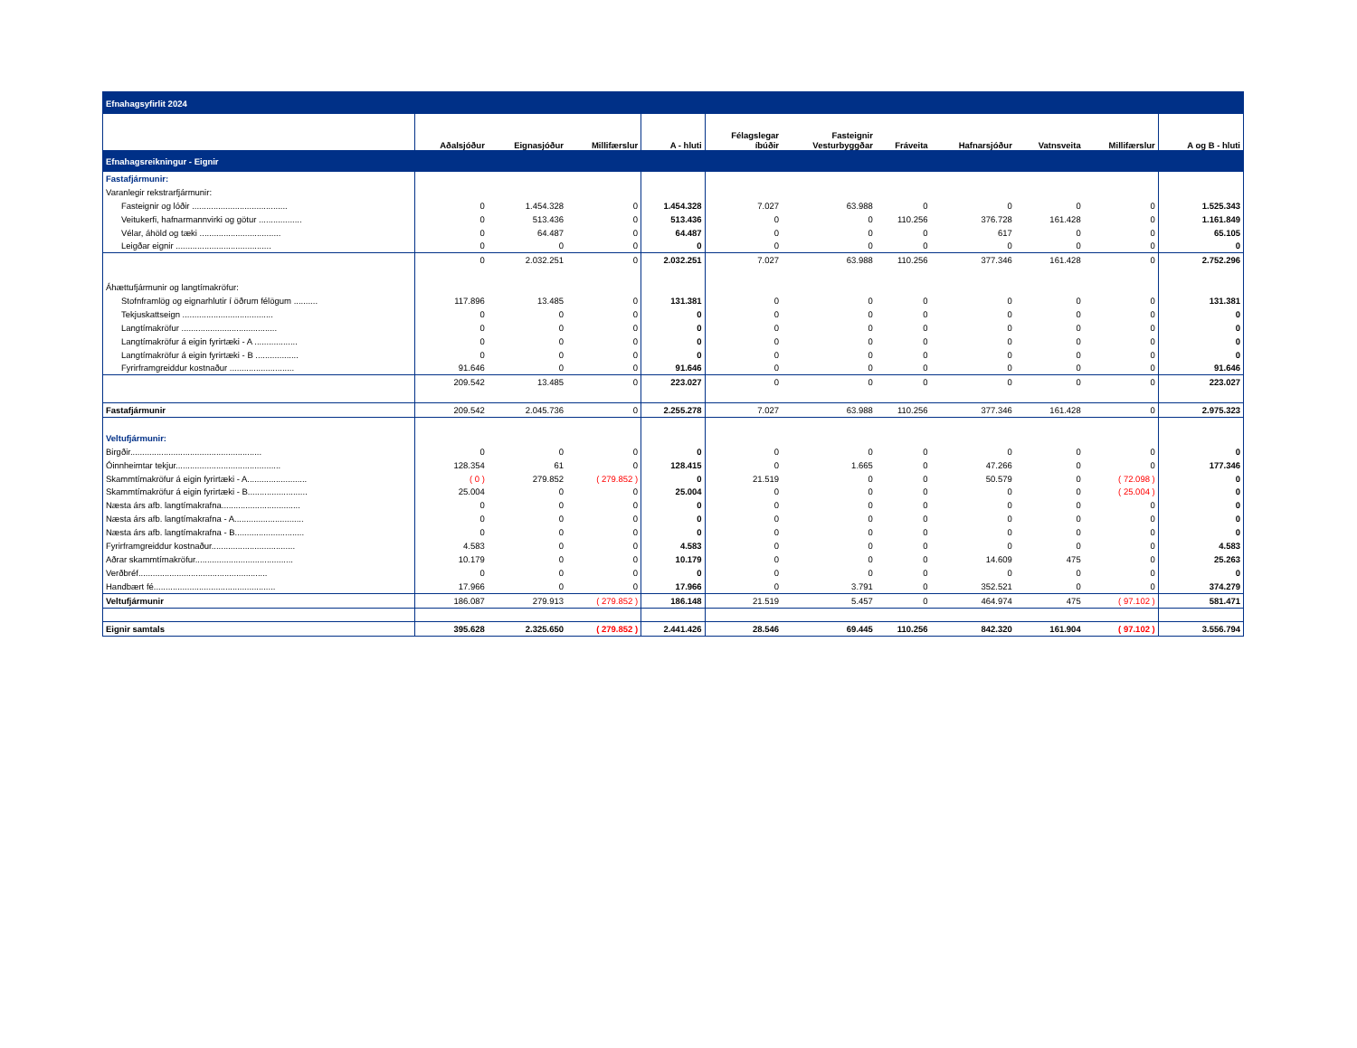| Efnahagsyfirlit 2024 | | | | | | | | | | | |
| | Aðalsjóður | Eignasjóður | Millifærslur | A - hluti | Félagslegar íbúðir | Fasteignir Vesturbyggðar | Fráveita | Hafnarsjóður | Vatnsveita | Millifærslur | A og B - hluti |
| Efnahagsreikningur - Eignir | | | | | | | | | | | |
| Fastafjármunir: | | | | | | | | | | | |
| Varanlegir rekstrarfjármunir: | | | | | | | | | | | |
| Fasteignir og lóðir ........................................ | 0 | 1.454.328 | 0 | 1.454.328 | 7.027 | 63.988 | 0 | 0 | 0 | 0 | 1.525.343 |
| Veitukerfi, hafnarmannvirki og götur .................. | 0 | 513.436 | 0 | 513.436 | 0 | 0 | 110.256 | 376.728 | 161.428 | 0 | 1.161.849 |
| Vélar, áhöld og tæki .................................. | 0 | 64.487 | 0 | 64.487 | 0 | 0 | 0 | 617 | 0 | 0 | 65.105 |
| Leigðar eignir ........................................ | 0 | 0 | 0 | 0 | 0 | 0 | 0 | 0 | 0 | 0 | 0 |
| | 0 | 2.032.251 | 0 | 2.032.251 | 7.027 | 63.988 | 110.256 | 377.346 | 161.428 | 0 | 2.752.296 |
| Áhættufjármunir og langtímakröfur: | | | | | | | | | | | |
| Stofnframlög og eignarhlutir í öðrum félögum .......... | 117.896 | 13.485 | 0 | 131.381 | 0 | 0 | 0 | 0 | 0 | 0 | 131.381 |
| Tekjuskattseign ...................................... | 0 | 0 | 0 | 0 | 0 | 0 | 0 | 0 | 0 | 0 | 0 |
| Langtímakröfur ........................................ | 0 | 0 | 0 | 0 | 0 | 0 | 0 | 0 | 0 | 0 | 0 |
| Langtímakröfur á eigin fyrirtæki - A .................. | 0 | 0 | 0 | 0 | 0 | 0 | 0 | 0 | 0 | 0 | 0 |
| Langtímakröfur á eigin fyrirtæki - B .................. | 0 | 0 | 0 | 0 | 0 | 0 | 0 | 0 | 0 | 0 | 0 |
| Fyrirframgreiddur kostnaður ........................... | 91.646 | 0 | 0 | 91.646 | 0 | 0 | 0 | 0 | 0 | 0 | 91.646 |
| | 209.542 | 13.485 | 0 | 223.027 | 0 | 0 | 0 | 0 | 0 | 0 | 223.027 |
| Fastafjármunir | 209.542 | 2.045.736 | 0 | 2.255.278 | 7.027 | 63.988 | 110.256 | 377.346 | 161.428 | 0 | 2.975.323 |
| Veltufjármunir: | | | | | | | | | | | |
| Birgðir....................................................... | 0 | 0 | 0 | 0 | 0 | 0 | 0 | 0 | 0 | 0 | 0 |
| Óinnheimtar tekjur............................................ | 128.354 | 61 | 0 | 128.415 | 0 | 1.665 | 0 | 47.266 | 0 | 0 | 177.346 |
| Skammtímakröfur á eigin fyrirtæki - A......................... | ( 0 ) | 279.852 | ( 279.852 ) | 0 | 21.519 | 0 | 0 | 50.579 | 0 | ( 72.098 ) | 0 |
| Skammtímakröfur á eigin fyrirtæki - B......................... | 25.004 | 0 | 0 | 25.004 | 0 | 0 | 0 | 0 | 0 | ( 25.004 ) | 0 |
| Næsta árs afb. langtímakrafna................................. | 0 | 0 | 0 | 0 | 0 | 0 | 0 | 0 | 0 | 0 | 0 |
| Næsta árs afb. langtímakrafna - A............................. | 0 | 0 | 0 | 0 | 0 | 0 | 0 | 0 | 0 | 0 | 0 |
| Næsta árs afb. langtímakrafna - B............................. | 0 | 0 | 0 | 0 | 0 | 0 | 0 | 0 | 0 | 0 | 0 |
| Fyrirframgreiddur kostnaður................................... | 4.583 | 0 | 0 | 4.583 | 0 | 0 | 0 | 0 | 0 | 0 | 4.583 |
| Aðrar skammtímakröfur......................................... | 10.179 | 0 | 0 | 10.179 | 0 | 0 | 0 | 14.609 | 475 | 0 | 25.263 |
| Verðbréf...................................................... | 0 | 0 | 0 | 0 | 0 | 0 | 0 | 0 | 0 | 0 | 0 |
| Handbært fé................................................... | 17.966 | 0 | 0 | 17.966 | 0 | 3.791 | 0 | 352.521 | 0 | 0 | 374.279 |
| Veltufjármunir | 186.087 | 279.913 | ( 279.852 ) | 186.148 | 21.519 | 5.457 | 0 | 464.974 | 475 | ( 97.102 ) | 581.471 |
| Eignir samtals | 395.628 | 2.325.650 | ( 279.852 ) | 2.441.426 | 28.546 | 69.445 | 110.256 | 842.320 | 161.904 | ( 97.102 ) | 3.556.794 |